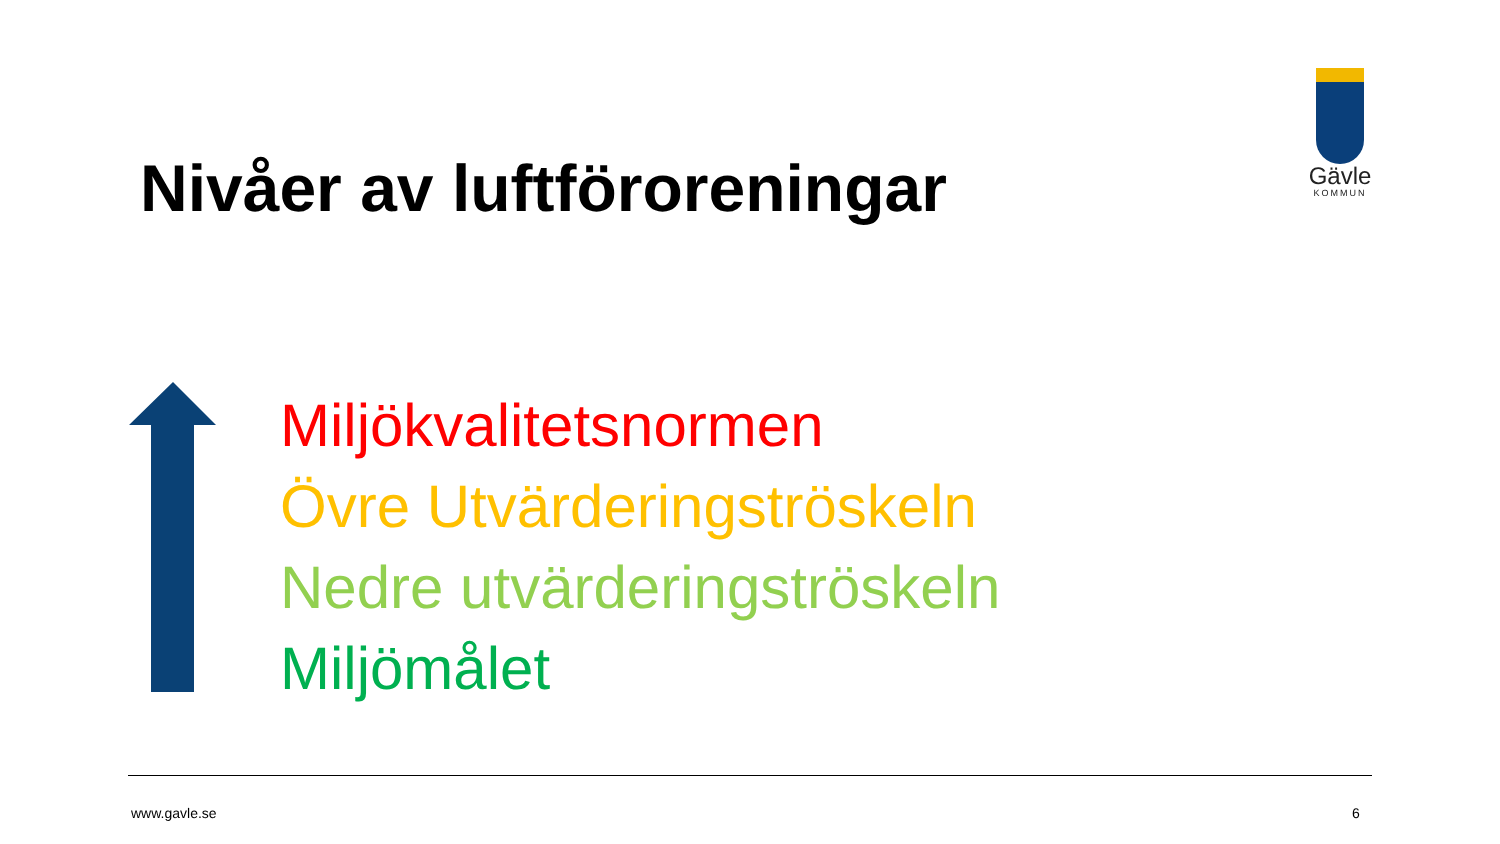Nivåer av luftföroreningar
Gävle
KOMMUN
Miljökvalitetsnormen
Övre Utvärderingströskeln
Nedre utvärderingströskeln
Miljömålet
www.gavle.se 6